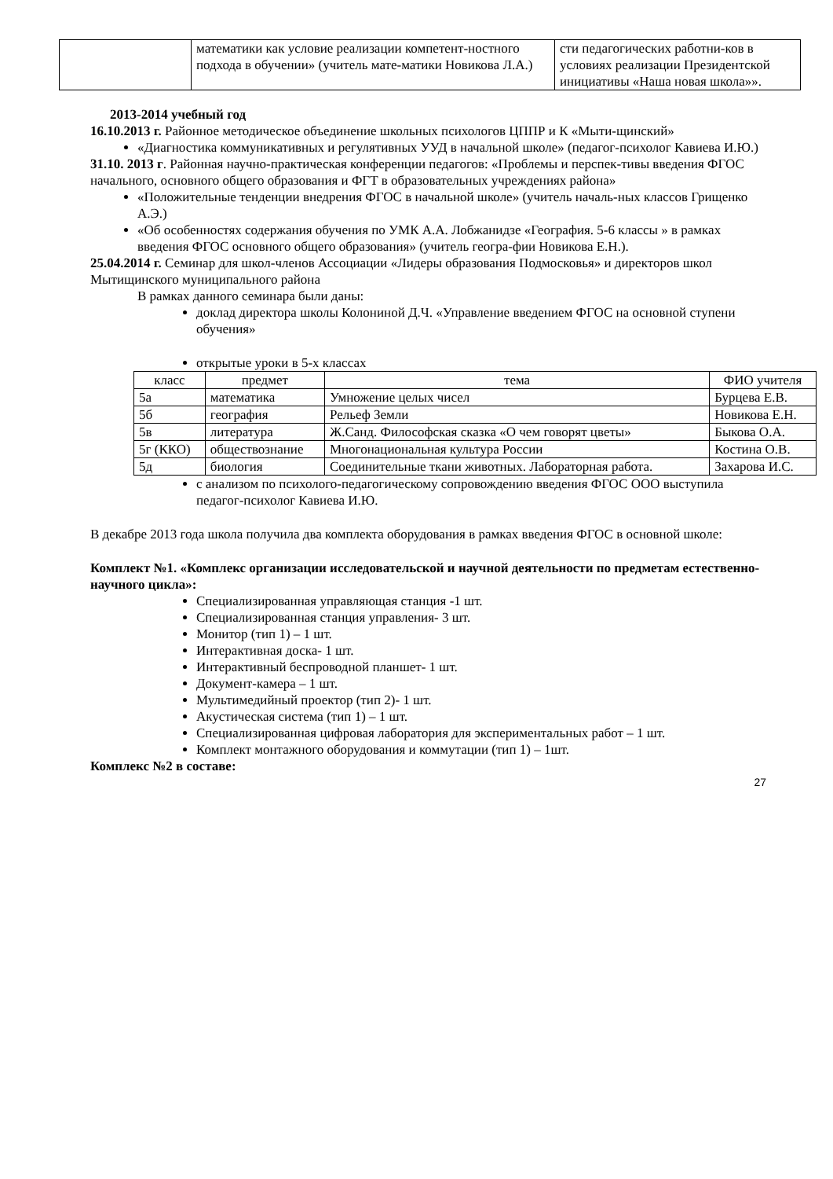| | математики как условие реализации компетент-ностного подхода в обучении» (учитель мате-матики Новикова Л.А.) | сти педагогических работни-ков в условиях реализации Президентской инициативы «Наша новая школа»». |
2013-2014 учебный год
16.10.2013 г. Районное методическое объединение школьных психологов ЦППР и К «Мыти-щинский»
«Диагностика коммуникативных и регулятивных УУД в начальной школе» (педагог-психолог Кавиева И.Ю.)
31.10. 2013 г. Районная научно-практическая конференции педагогов: «Проблемы и перспек-тивы введения ФГОС начального, основного общего образования и ФГТ в образовательных учреждениях района»
«Положительные тенденции внедрения ФГОС в начальной школе» (учитель началь-ных классов Грищенко А.Э.)
«Об особенностях содержания обучения по УМК А.А. Лобжанидзе «География. 5-6 классы » в рамках введения ФГОС основного общего образования» (учитель геогра-фии Новикова Е.Н.).
25.04.2014 г. Семинар для школ-членов Ассоциации «Лидеры образования Подмосковья» и директоров школ Мытищинского муниципального района
В рамках данного семинара были даны:
доклад директора школы Колониной Д.Ч. «Управление введением ФГОС на основной ступени обучения»
открытые уроки в 5-х классах
| класс | предмет | тема | ФИО учителя |
| --- | --- | --- | --- |
| 5а | математика | Умножение целых чисел | Бурцева Е.В. |
| 5б | география | Рельеф Земли | Новикова Е.Н. |
| 5в | литература | Ж.Санд. Философская сказка «О чем говорят цветы» | Быкова О.А. |
| 5г (ККО) | обществознание | Многонациональная культура России | Костина О.В. |
| 5д | биология | Соединительные ткани животных. Лабораторная работа. | Захарова И.С. |
с анализом по психолого-педагогическому сопровождению введения ФГОС ООО выступила педагог-психолог Кавиева И.Ю.
В декабре 2013 года школа получила два комплекта оборудования в рамках введения ФГОС в основной школе:
Комплект №1. «Комплекс организации исследовательской и научной деятельности по предметам естественно-научного цикла»:
Специализированная управляющая станция -1 шт.
Специализированная станция управления- 3 шт.
Монитор (тип 1) – 1 шт.
Интерактивная доска- 1 шт.
Интерактивный беспроводной планшет- 1 шт.
Документ-камера – 1 шт.
Мультимедийный проектор (тип 2)- 1 шт.
Акустическая система (тип 1) – 1 шт.
Специализированная цифровая лаборатория для экспериментальных работ – 1 шт.
Комплект монтажного оборудования и коммутации (тип 1) – 1шт.
Комплекс №2 в составе:
27